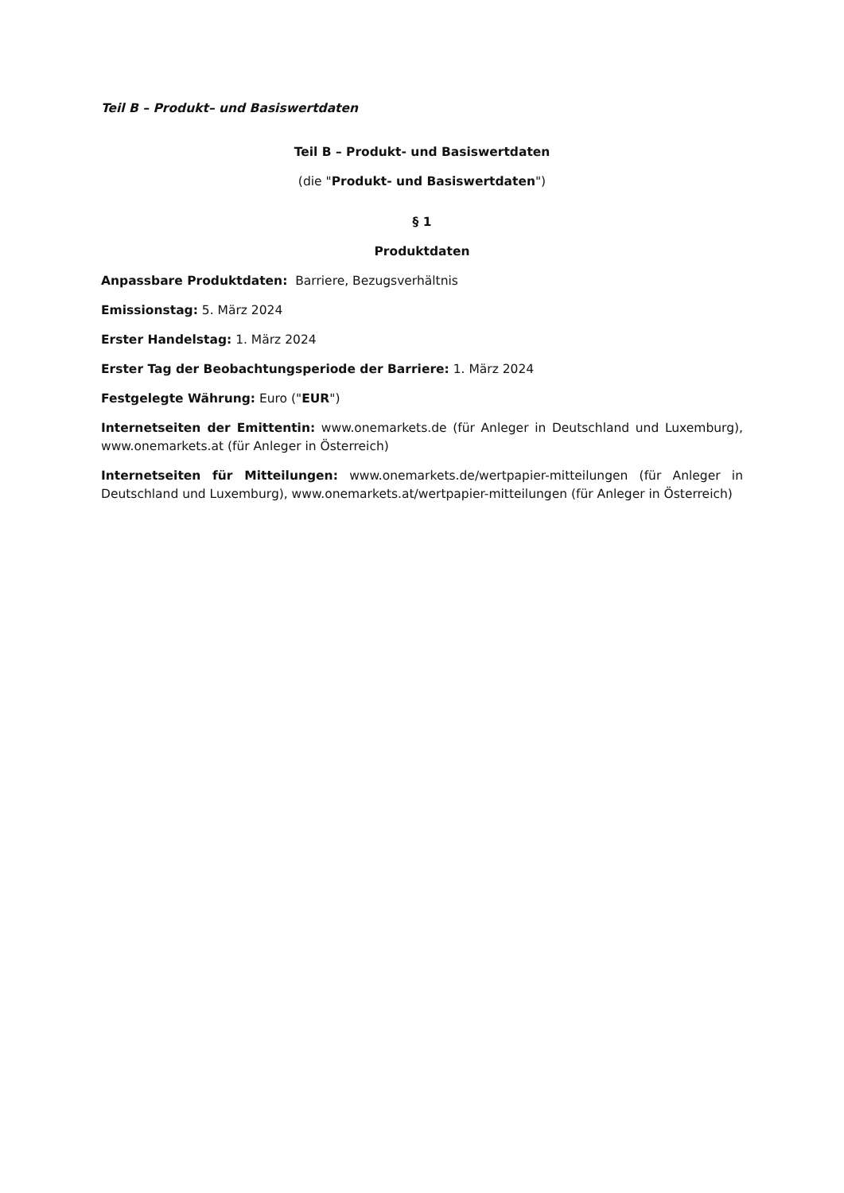Teil B – Produkt– und Basiswertdaten
Teil B – Produkt- und Basiswertdaten
(die "Produkt- und Basiswertdaten")
§ 1
Produktdaten
Anpassbare Produktdaten: Barriere, Bezugsverhältnis
Emissionstag: 5. März 2024
Erster Handelstag: 1. März 2024
Erster Tag der Beobachtungsperiode der Barriere: 1. März 2024
Festgelegte Währung: Euro ("EUR")
Internetseiten der Emittentin: www.onemarkets.de (für Anleger in Deutschland und Luxemburg), www.onemarkets.at (für Anleger in Österreich)
Internetseiten für Mitteilungen: www.onemarkets.de/wertpapier-mitteilungen (für Anleger in Deutschland und Luxemburg), www.onemarkets.at/wertpapier-mitteilungen (für Anleger in Österreich)